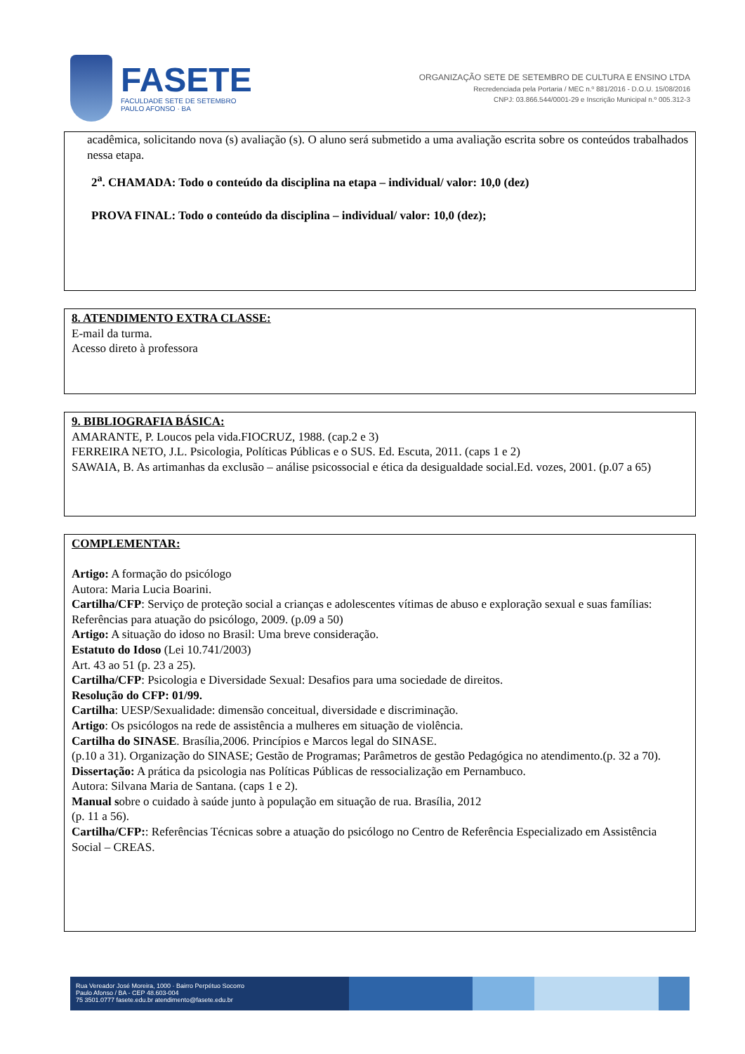FASETE
FACULDADE SETE DE SETEMBRO
PAULO AFONSO · BA
ORGANIZAÇÃO SETE DE SETEMBRO DE CULTURA E ENSINO LTDA
Recredenciada pela Portaria / MEC n.º 881/2016 - D.O.U. 15/08/2016
CNPJ: 03.866.544/0001-29 e Inscrição Municipal n.º 005.312-3
acadêmica, solicitando nova (s) avaliação (s). O aluno será submetido a uma avaliação escrita sobre os conteúdos trabalhados nessa etapa.
2<sup>a</sup>. CHAMADA: Todo o conteúdo da disciplina na etapa – individual/ valor: 10,0 (dez)
PROVA FINAL: Todo o conteúdo da disciplina – individual/ valor: 10,0 (dez);
8. ATENDIMENTO EXTRA CLASSE:
E-mail da turma.
Acesso direto à professora
9. BIBLIOGRAFIA BÁSICA:
AMARANTE, P. Loucos pela vida.FIOCRUZ, 1988. (cap.2 e 3)
FERREIRA NETO, J.L. Psicologia, Políticas Públicas e o SUS. Ed. Escuta, 2011. (caps 1 e 2)
SAWAIA, B. As artimanhas da exclusão – análise psicossocial e ética da desigualdade social.Ed. vozes, 2001. (p.07 a 65)
COMPLEMENTAR:
Artigo: A formação do psicólogo
Autora: Maria Lucia Boarini.
Cartilha/CFP: Serviço de proteção social a crianças e adolescentes vítimas de abuso e exploração sexual e suas famílias: Referências para atuação do psicólogo, 2009. (p.09 a 50)
Artigo: A situação do idoso no Brasil: Uma breve consideração.
Estatuto do Idoso (Lei 10.741/2003)
Art. 43 ao 51 (p. 23 a 25).
Cartilha/CFP: Psicologia e Diversidade Sexual: Desafios para uma sociedade de direitos.
Resolução do CFP: 01/99.
Cartilha: UESP/Sexualidade: dimensão conceitual, diversidade e discriminação.
Artigo: Os psicólogos na rede de assistência a mulheres em situação de violência.
Cartilha do SINASE. Brasília,2006. Princípios e Marcos legal do SINASE.
(p.10 a 31). Organização do SINASE; Gestão de Programas; Parâmetros de gestão Pedagógica no atendimento.(p. 32 a 70).
Dissertação: A prática da psicologia nas Políticas Públicas de ressocialização em Pernambuco.
Autora: Silvana Maria de Santana. (caps 1 e 2).
Manual sobre o cuidado à saúde junto à população em situação de rua. Brasília, 2012
(p. 11 a 56).
Cartilha/CFP:: Referências Técnicas sobre a atuação do psicólogo no Centro de Referência Especializado em Assistência Social – CREAS.
Rua Vereador José Moreira, 1000 · Bairro Perpétuo Socorro
Paulo Afonso / BA - CEP 48.603-004
75 3501.0777 fasete.edu.br atendimento@fasete.edu.br